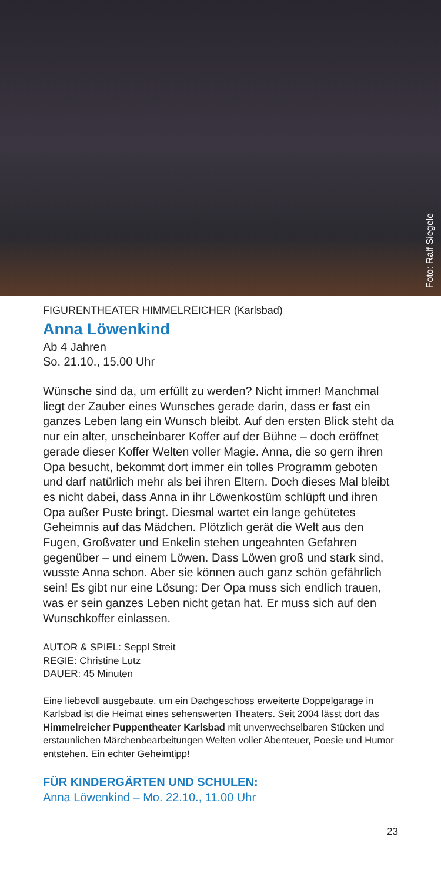Foto: Ralf Siegele
FIGURENTHEATER HIMMELREICHER (Karlsbad)
Anna Löwenkind
Ab 4 Jahren
So. 21.10., 15.00 Uhr
Wünsche sind da, um erfüllt zu werden? Nicht immer! Manchmal liegt der Zauber eines Wunsches gerade darin, dass er fast ein ganzes Leben lang ein Wunsch bleibt. Auf den ersten Blick steht da nur ein alter, unscheinbarer Koffer auf der Bühne – doch eröffnet gerade dieser Koffer Welten voller Magie. Anna, die so gern ihren Opa besucht, bekommt dort immer ein tolles Programm geboten und darf natürlich mehr als bei ihren Eltern. Doch dieses Mal bleibt es nicht dabei, dass Anna in ihr Löwenkostüm schlüpft und ihren Opa außer Puste bringt. Diesmal wartet ein lange gehütetes Geheimnis auf das Mädchen. Plötzlich gerät die Welt aus den Fugen, Großvater und Enkelin stehen ungeahnten Gefahren gegenüber – und einem Löwen. Dass Löwen groß und stark sind, wusste Anna schon. Aber sie können auch ganz schön gefährlich sein! Es gibt nur eine Lösung: Der Opa muss sich endlich trauen, was er sein ganzes Leben nicht getan hat. Er muss sich auf den Wunschkoffer einlassen.
AUTOR & SPIEL: Seppl Streit
REGIE: Christine Lutz
DAUER: 45 Minuten
Eine liebevoll ausgebaute, um ein Dachgeschoss erweiterte Doppelgarage in Karlsbad ist die Heimat eines sehenswerten Theaters. Seit 2004 lässt dort das Himmelreicher Puppentheater Karlsbad mit unverwechselbaren Stücken und erstaunlichen Märchenbearbeitungen Welten voller Abenteuer, Poesie und Humor entstehen. Ein echter Geheimtipp!
FÜR KINDERGÄRTEN UND SCHULEN:
Anna Löwenkind – Mo. 22.10., 11.00 Uhr
23